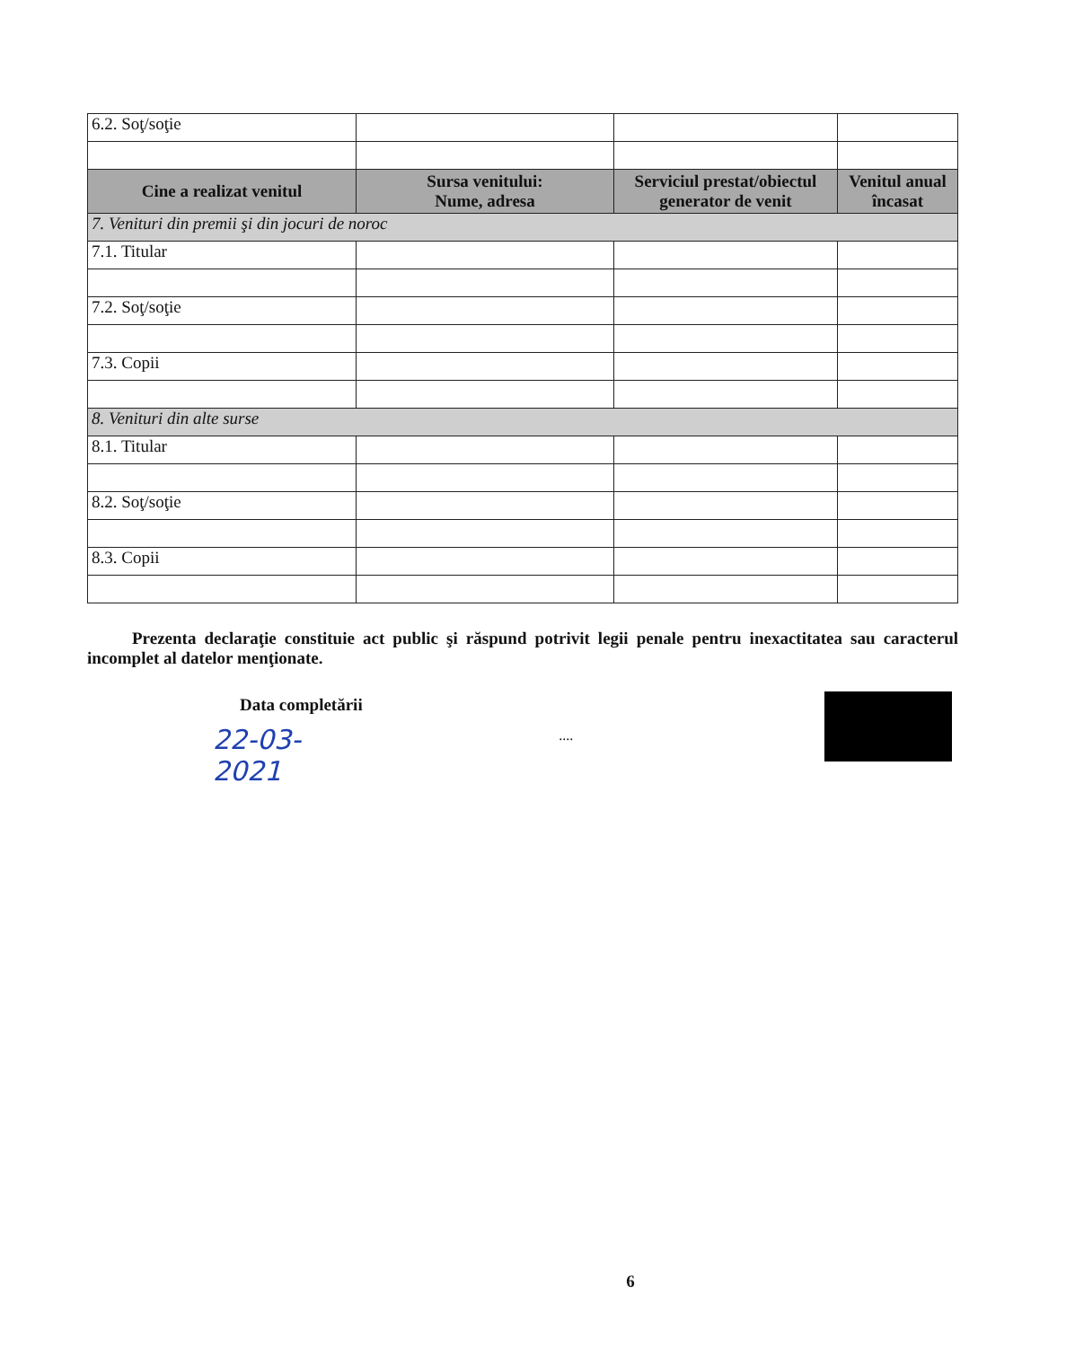| 6.2. Soţ/soţie | | | |
| Cine a realizat venitul | Sursa venitului: Nume, adresa | Serviciul prestat/obiectul generator de venit | Venitul anual încasat |
| 7. Venituri din premii şi din jocuri de noroc | | | |
| 7.1. Titular | | | |
| 7.2. Soţ/soţie | | | |
| 7.3. Copii | | | |
| 8. Venituri din alte surse | | | |
| 8.1. Titular | | | |
| 8.2. Soţ/soţie | | | |
| 8.3. Copii | | | |
Prezenta declaraţie constituie act public şi răspund potrivit legii penale pentru inexactitatea sau caracterul incomplet al datelor menţionate.
Data completării
22-03-2021....
6